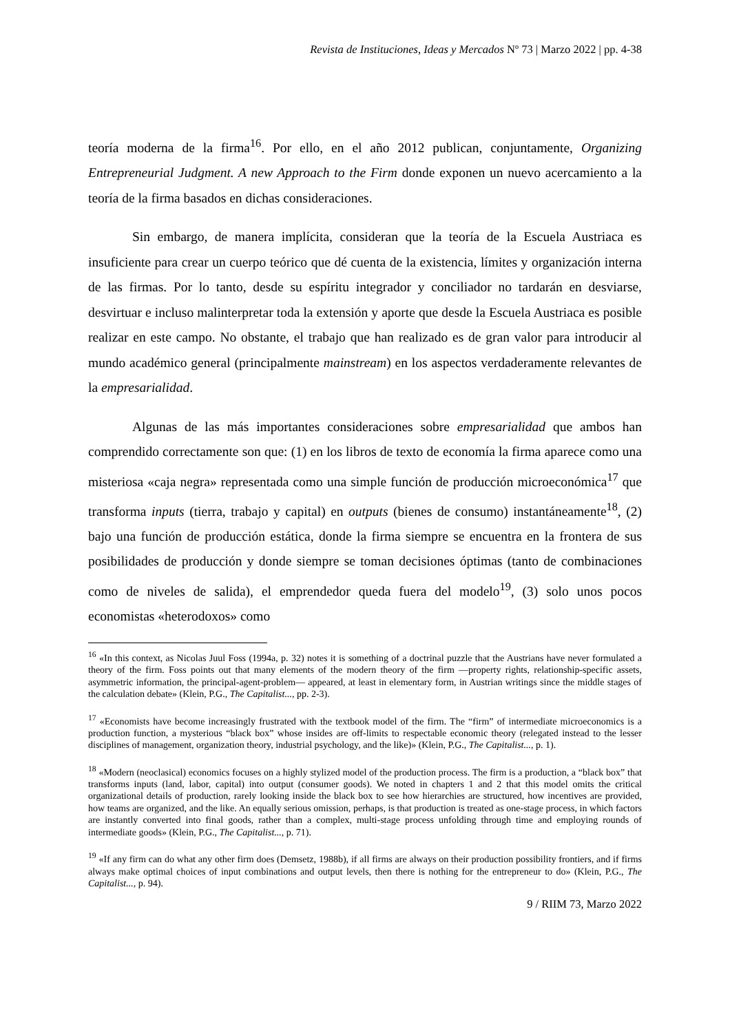Revista de Instituciones, Ideas y Mercados Nº 73 | Marzo 2022 | pp. 4-38
teoría moderna de la firma<sup>16</sup>. Por ello, en el año 2012 publican, conjuntamente, Organizing Entrepreneurial Judgment. A new Approach to the Firm donde exponen un nuevo acercamiento a la teoría de la firma basados en dichas consideraciones.
Sin embargo, de manera implícita, consideran que la teoría de la Escuela Austriaca es insuficiente para crear un cuerpo teórico que dé cuenta de la existencia, límites y organización interna de las firmas. Por lo tanto, desde su espíritu integrador y conciliador no tardarán en desviarse, desvirtuar e incluso malinterpretar toda la extensión y aporte que desde la Escuela Austriaca es posible realizar en este campo. No obstante, el trabajo que han realizado es de gran valor para introducir al mundo académico general (principalmente mainstream) en los aspectos verdaderamente relevantes de la empresarialidad.
Algunas de las más importantes consideraciones sobre empresarialidad que ambos han comprendido correctamente son que: (1) en los libros de texto de economía la firma aparece como una misteriosa «caja negra» representada como una simple función de producción microeconómica<sup>17</sup> que transforma inputs (tierra, trabajo y capital) en outputs (bienes de consumo) instantáneamente<sup>18</sup>, (2) bajo una función de producción estática, donde la firma siempre se encuentra en la frontera de sus posibilidades de producción y donde siempre se toman decisiones óptimas (tanto de combinaciones como de niveles de salida), el emprendedor queda fuera del modelo<sup>19</sup>, (3) solo unos pocos economistas «heterodoxos» como
<sup>16</sup> «In this context, as Nicolas Juul Foss (1994a, p. 32) notes it is something of a doctrinal puzzle that the Austrians have never formulated a theory of the firm. Foss points out that many elements of the modern theory of the firm —property rights, relationship-specific assets, asymmetric information, the principal-agent-problem— appeared, at least in elementary form, in Austrian writings since the middle stages of the calculation debate» (Klein, P.G., The Capitalist..., pp. 2-3).
<sup>17</sup> «Economists have become increasingly frustrated with the textbook model of the firm. The “firm” of intermediate microeconomics is a production function, a mysterious “black box” whose insides are off-limits to respectable economic theory (relegated instead to the lesser disciplines of management, organization theory, industrial psychology, and the like)» (Klein, P.G., The Capitalist..., p. 1).
<sup>18</sup> «Modern (neoclasical) economics focuses on a highly stylized model of the production process. The firm is a production, a “black box” that transforms inputs (land, labor, capital) into output (consumer goods). We noted in chapters 1 and 2 that this model omits the critical organizational details of production, rarely looking inside the black box to see how hierarchies are structured, how incentives are provided, how teams are organized, and the like. An equally serious omission, perhaps, is that production is treated as one-stage process, in which factors are instantly converted into final goods, rather than a complex, multi-stage process unfolding through time and employing rounds of intermediate goods» (Klein, P.G., The Capitalist..., p. 71).
<sup>19</sup> «If any firm can do what any other firm does (Demsetz, 1988b), if all firms are always on their production possibility frontiers, and if firms always make optimal choices of input combinations and output levels, then there is nothing for the entrepreneur to do» (Klein, P.G., The Capitalist..., p. 94).
9 / RIIM 73, Marzo 2022